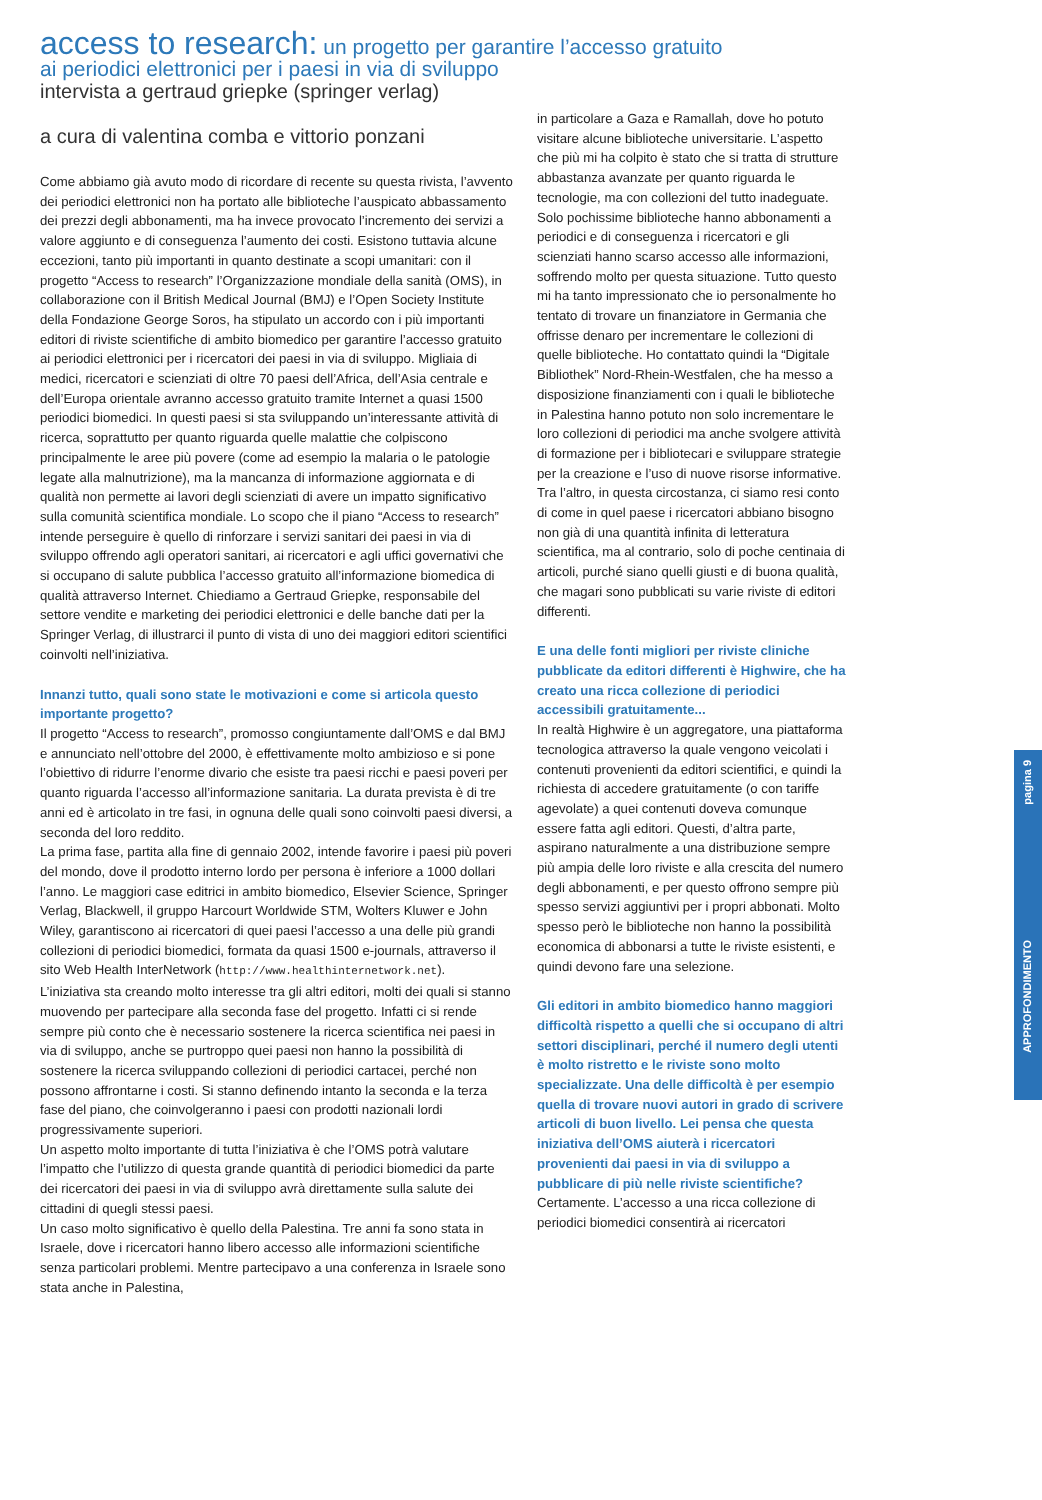pagina 9
APPROFONDIMENTO
access to research: un progetto per garantire l’accesso gratuito
ai periodici elettronici per i paesi in via di sviluppo
intervista a gertraud griepke (springer verlag)
a cura di valentina comba e vittorio ponzani
Come abbiamo già avuto modo di ricordare di recente su questa rivista, l’avvento dei periodici elettronici non ha portato alle biblioteche l’auspicato abbassamento dei prezzi degli abbonamenti, ma ha invece provocato l’incremento dei servizi a valore aggiunto e di conseguenza l’aumento dei costi. Esistono tuttavia alcune eccezioni, tanto più importanti in quanto destinate a scopi umanitari: con il progetto “Access to research” l’Organizzazione mondiale della sanità (OMS), in collaborazione con il British Medical Journal (BMJ) e l’Open Society Institute della Fondazione George Soros, ha stipulato un accordo con i più importanti editori di riviste scientifiche di ambito biomedico per garantire l’accesso gratuito ai periodici elettronici per i ricercatori dei paesi in via di sviluppo. Migliaia di medici, ricercatori e scienziati di oltre 70 paesi dell’Africa, dell’Asia centrale e dell’Europa orientale avranno accesso gratuito tramite Internet a quasi 1500 periodici biomedici. In questi paesi si sta sviluppando un’interessante attività di ricerca, soprattutto per quanto riguarda quelle malattie che colpiscono principalmente le aree più povere (come ad esempio la malaria o le patologie legate alla malnutrizione), ma la mancanza di informazione aggiornata e di qualità non permette ai lavori degli scienziati di avere un impatto significativo sulla comunità scientifica mondiale. Lo scopo che il piano “Access to research” intende perseguire è quello di rinforzare i servizi sanitari dei paesi in via di sviluppo offrendo agli operatori sanitari, ai ricercatori e agli uffici governativi che si occupano di salute pubblica l’accesso gratuito all’informazione biomedica di qualità attraverso Internet. Chiediamo a Gertraud Griepke, responsabile del settore vendite e marketing dei periodici elettronici e delle banche dati per la Springer Verlag, di illustrarci il punto di vista di uno dei maggiori editori scientifici coinvolti nell’iniziativa.
Innanzi tutto, quali sono state le motivazioni e come si articola questo importante progetto?
Il progetto “Access to research”, promosso congiuntamente dall’OMS e dal BMJ e annunciato nell’ottobre del 2000, è effettivamente molto ambizioso e si pone l’obiettivo di ridurre l’enorme divario che esiste tra paesi ricchi e paesi poveri per quanto riguarda l’accesso all’informazione sanitaria. La durata prevista è di tre anni ed è articolato in tre fasi, in ognuna delle quali sono coinvolti paesi diversi, a seconda del loro reddito.
La prima fase, partita alla fine di gennaio 2002, intende favorire i paesi più poveri del mondo, dove il prodotto interno lordo per persona è inferiore a 1000 dollari l’anno. Le maggiori case editrici in ambito biomedico, Elsevier Science, Springer Verlag, Blackwell, il gruppo Harcourt Worldwide STM, Wolters Kluwer e John Wiley, garantiscono ai ricercatori di quei paesi l’accesso a una delle più grandi collezioni di periodici biomedici, formata da quasi 1500 e-journals, attraverso il sito Web Health InterNetwork (http://www.healthinternetwork.net).
L’iniziativa sta creando molto interesse tra gli altri editori, molti dei quali si stanno muovendo per partecipare alla seconda fase del progetto. Infatti ci si rende sempre più conto che è necessario sostenere la ricerca scientifica nei paesi in via di sviluppo, anche se purtroppo quei paesi non hanno la possibilità di sostenere la ricerca sviluppando collezioni di periodici cartacei, perché non possono affrontarne i costi. Si stanno definendo intanto la seconda e la terza fase del piano, che coinvolgeranno i paesi con prodotti nazionali lordi progressivamente superiori.
Un aspetto molto importante di tutta l’iniziativa è che l’OMS potrà valutare l’impatto che l’utilizzo di questa grande quantità di periodici biomedici da parte dei ricercatori dei paesi in via di sviluppo avrà direttamente sulla salute dei cittadini di quegli stessi paesi.
Un caso molto significativo è quello della Palestina. Tre anni fa sono stata in Israele, dove i ricercatori hanno libero accesso alle informazioni scientifiche senza particolari problemi. Mentre partecipavo a una conferenza in Israele sono stata anche in Palestina,
in particolare a Gaza e Ramallah, dove ho potuto visitare alcune biblioteche universitarie. L’aspetto che più mi ha colpito è stato che si tratta di strutture abbastanza avanzate per quanto riguarda le tecnologie, ma con collezioni del tutto inadeguate. Solo pochissime biblioteche hanno abbonamenti a periodici e di conseguenza i ricercatori e gli scienziati hanno scarso accesso alle informazioni, soffrendo molto per questa situazione. Tutto questo mi ha tanto impressionato che io personalmente ho tentato di trovare un finanziatore in Germania che offrisse denaro per incrementare le collezioni di quelle biblioteche. Ho contattato quindi la “Digitale Bibliothek” Nord-Rhein-Westfalen, che ha messo a disposizione finanziamenti con i quali le biblioteche in Palestina hanno potuto non solo incrementare le loro collezioni di periodici ma anche svolgere attività di formazione per i bibliotecari e sviluppare strategie per la creazione e l’uso di nuove risorse informative. Tra l’altro, in questa circostanza, ci siamo resi conto di come in quel paese i ricercatori abbiano bisogno non già di una quantità infinita di letteratura scientifica, ma al contrario, solo di poche centinaia di articoli, purché siano quelli giusti e di buona qualità, che magari sono pubblicati su varie riviste di editori differenti.
E una delle fonti migliori per riviste cliniche pubblicate da editori differenti è Highwire, che ha creato una ricca collezione di periodici accessibili gratuitamente...
In realtà Highwire è un aggregatore, una piattaforma tecnologica attraverso la quale vengono veicolati i contenuti provenienti da editori scientifici, e quindi la richiesta di accedere gratuitamente (o con tariffe agevolate) a quei contenuti doveva comunque essere fatta agli editori. Questi, d’altra parte, aspirano naturalmente a una distribuzione sempre più ampia delle loro riviste e alla crescita del numero degli abbonamenti, e per questo offrono sempre più spesso servizi aggiuntivi per i propri abbonati. Molto spesso però le biblioteche non hanno la possibilità economica di abbonarsi a tutte le riviste esistenti, e quindi devono fare una selezione.
Gli editori in ambito biomedico hanno maggiori difficoltà rispetto a quelli che si occupano di altri settori disciplinari, perché il numero degli utenti è molto ristretto e le riviste sono molto specializzate. Una delle difficoltà è per esempio quella di trovare nuovi autori in grado di scrivere articoli di buon livello. Lei pensa che questa iniziativa dell’OMS aiuterà i ricercatori provenienti dai paesi in via di sviluppo a pubblicare di più nelle riviste scientifiche?
Certamente. L’accesso a una ricca collezione di periodici biomedici consentirà ai ricercatori